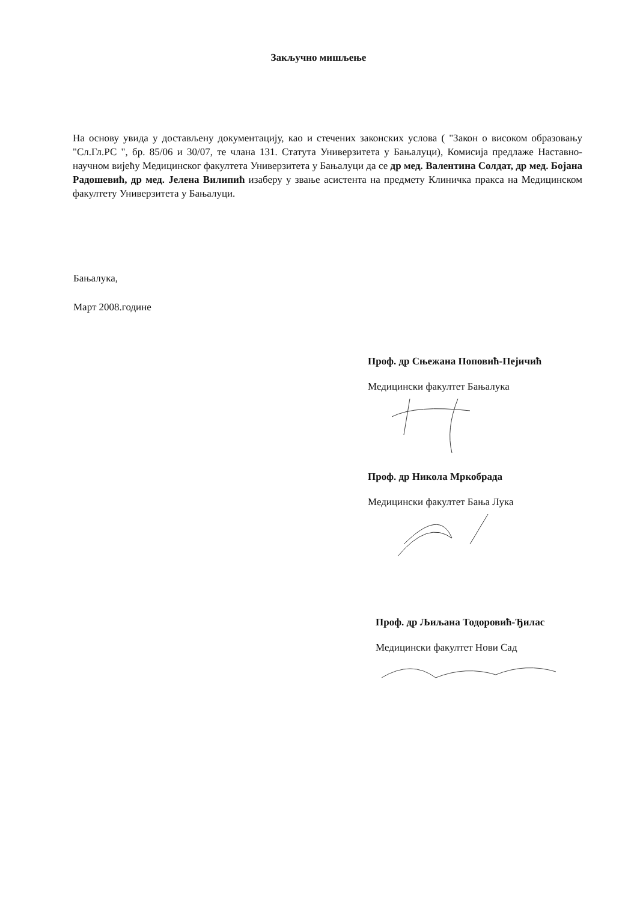Закључно мишљење
На основу увида у достављену документацију, као и стечених законских услова ( "Закон о високом образовању "Сл.Гл.РС ", бр. 85/06 и 30/07, те члана 131. Статута Универзитета у Бањалуци), Комисија предлаже Наставно-научном вијећу Медицинског факултета Универзитета у Бањалуци да се др мед. Валентина Солдат, др мед. Бојана Радошевић, др мед. Јелена Вилипић изаберу у звање асистента на предмету Клиничка пракса на Медицинском факултету Универзитета у Бањалуци.
Бањалука,
Март 2008.године
Проф. др Сњежана Поповић-Пејичић
Медицински факултет Бањалука
Проф. др Никола Мркобрада
Медицински факултет Бања Лука
Проф. др Љиљана Тодоровић-Ђилас
Медицински факултет Нови Сад